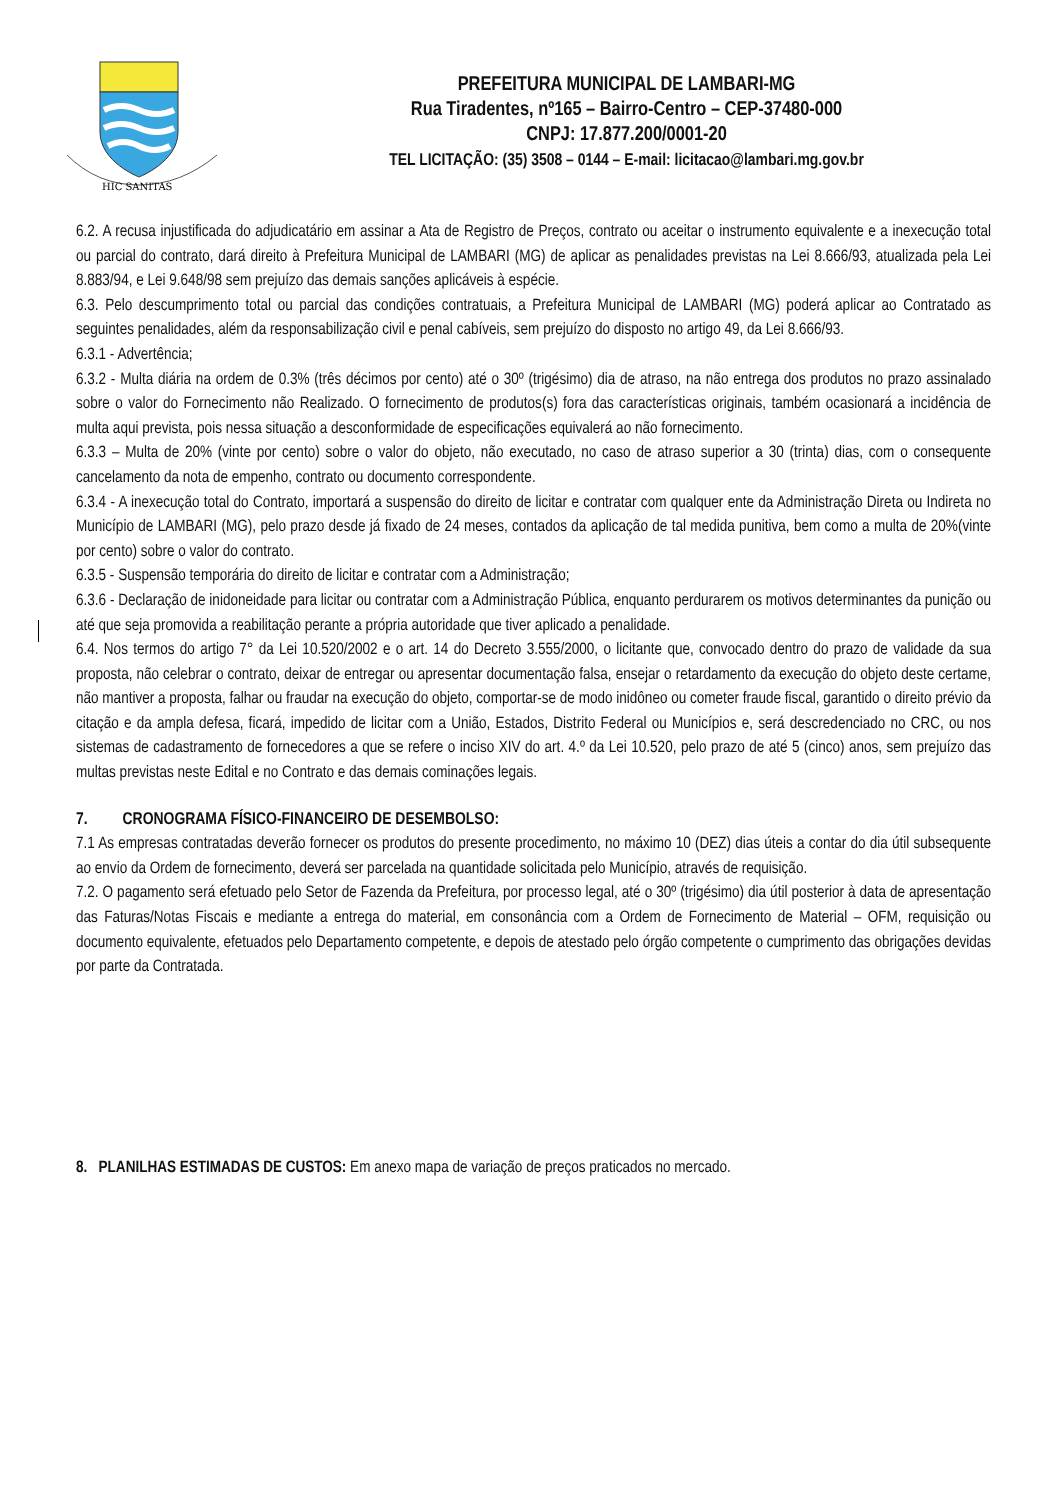HIC SANITAS
PREFEITURA MUNICIPAL DE LAMBARI-MG
Rua Tiradentes, nº165 – Bairro-Centro – CEP-37480-000
CNPJ: 17.877.200/0001-20
TEL LICITAÇÃO: (35) 3508 – 0144 – E-mail: licitacao@lambari.mg.gov.br
6.2. A recusa injustificada do adjudicatário em assinar a Ata de Registro de Preços, contrato ou aceitar o instrumento equivalente e a inexecução total ou parcial do contrato, dará direito à Prefeitura Municipal de LAMBARI (MG) de aplicar as penalidades previstas na Lei 8.666/93, atualizada pela Lei 8.883/94, e Lei 9.648/98 sem prejuízo das demais sanções aplicáveis à espécie.
6.3. Pelo descumprimento total ou parcial das condições contratuais, a Prefeitura Municipal de LAMBARI (MG) poderá aplicar ao Contratado as seguintes penalidades, além da responsabilização civil e penal cabíveis, sem prejuízo do disposto no artigo 49, da Lei 8.666/93.
6.3.1 - Advertência;
6.3.2 - Multa diária na ordem de 0.3% (três décimos por cento) até o 30º (trigésimo) dia de atraso, na não entrega dos produtos no prazo assinalado sobre o valor do Fornecimento não Realizado. O fornecimento de produtos(s) fora das características originais, também ocasionará a incidência de multa aqui prevista, pois nessa situação a desconformidade de especificações equivalerá ao não fornecimento.
6.3.3 – Multa de 20% (vinte por cento) sobre o valor do objeto, não executado, no caso de atraso superior a 30 (trinta) dias, com o consequente cancelamento da nota de empenho, contrato ou documento correspondente.
6.3.4 - A inexecução total do Contrato, importará a suspensão do direito de licitar e contratar com qualquer ente da Administração Direta ou Indireta no Município de LAMBARI (MG), pelo prazo desde já fixado de 24 meses, contados da aplicação de tal medida punitiva, bem como a multa de 20%(vinte por cento) sobre o valor do contrato.
6.3.5 - Suspensão temporária do direito de licitar e contratar com a Administração;
6.3.6 - Declaração de inidoneidade para licitar ou contratar com a Administração Pública, enquanto perdurarem os motivos determinantes da punição ou até que seja promovida a reabilitação perante a própria autoridade que tiver aplicado a penalidade.
6.4. Nos termos do artigo 7° da Lei 10.520/2002 e o art. 14 do Decreto 3.555/2000, o licitante que, convocado dentro do prazo de validade da sua proposta, não celebrar o contrato, deixar de entregar ou apresentar documentação falsa, ensejar o retardamento da execução do objeto deste certame, não mantiver a proposta, falhar ou fraudar na execução do objeto, comportar-se de modo inidôneo ou cometer fraude fiscal, garantido o direito prévio da citação e da ampla defesa, ficará, impedido de licitar com a União, Estados, Distrito Federal ou Municípios e, será descredenciado no CRC, ou nos sistemas de cadastramento de fornecedores a que se refere o inciso XIV do art. 4.º da Lei 10.520, pelo prazo de até 5 (cinco) anos, sem prejuízo das multas previstas neste Edital e no Contrato e das demais cominações legais.
7. CRONOGRAMA FÍSICO-FINANCEIRO DE DESEMBOLSO:
7.1 As empresas contratadas deverão fornecer os produtos do presente procedimento, no máximo 10 (DEZ) dias úteis a contar do dia útil subsequente ao envio da Ordem de fornecimento, deverá ser parcelada na quantidade solicitada pelo Município, através de requisição.
7.2. O pagamento será efetuado pelo Setor de Fazenda da Prefeitura, por processo legal, até o 30º (trigésimo) dia útil posterior à data de apresentação das Faturas/Notas Fiscais e mediante a entrega do material, em consonância com a Ordem de Fornecimento de Material – OFM, requisição ou documento equivalente, efetuados pelo Departamento competente, e depois de atestado pelo órgão competente o cumprimento das obrigações devidas por parte da Contratada.
8. PLANILHAS ESTIMADAS DE CUSTOS: Em anexo mapa de variação de preços praticados no mercado.